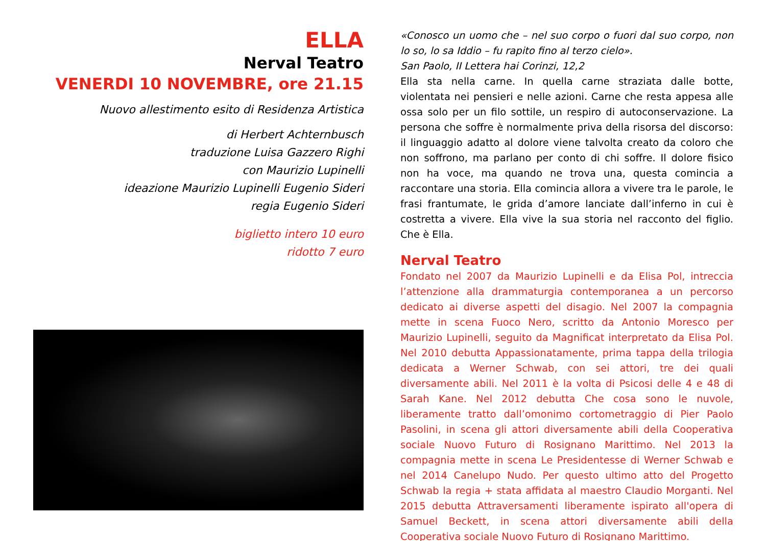ELLA
Nerval Teatro
VENERDI 10 NOVEMBRE, ore 21.15
Nuovo allestimento esito di Residenza Artistica
di Herbert Achternbusch
traduzione Luisa Gazzero Righi
con Maurizio Lupinelli
ideazione Maurizio Lupinelli Eugenio Sideri
regia Eugenio Sideri
biglietto intero 10 euro
ridotto 7 euro
«Conosco un uomo che – nel suo corpo o fuori dal suo corpo, non lo so, lo sa Iddio – fu rapito fino al terzo cielo».
San Paolo, II Lettera hai Corinzi, 12,2
Ella sta nella carne. In quella carne straziata dalle botte, violentata nei pensieri e nelle azioni. Carne che resta appesa alle ossa solo per un filo sottile, un respiro di autoconservazione. La persona che soffre è normalmente priva della risorsa del discorso: il linguaggio adatto al dolore viene talvolta creato da coloro che non soffrono, ma parlano per conto di chi soffre. Il dolore fisico non ha voce, ma quando ne trova una, questa comincia a raccontare una storia. Ella comincia allora a vivere tra le parole, le frasi frantumate, le grida d’amore lanciate dall’inferno in cui è costretta a vivere. Ella vive la sua storia nel racconto del figlio. Che è Ella.
Nerval Teatro
Fondato nel 2007 da Maurizio Lupinelli e da Elisa Pol, intreccia l’attenzione alla drammaturgia contemporanea a un percorso dedicato ai diverse aspetti del disagio. Nel 2007 la compagnia mette in scena Fuoco Nero, scritto da Antonio Moresco per Maurizio Lupinelli, seguito da Magnificat interpretato da Elisa Pol. Nel 2010 debutta Appassionatamente, prima tappa della trilogia dedicata a Werner Schwab, con sei attori, tre dei quali diversamente abili. Nel 2011 è la volta di Psicosi delle 4 e 48 di Sarah Kane. Nel 2012 debutta Che cosa sono le nuvole, liberamente tratto dall’omonimo cortometraggio di Pier Paolo Pasolini, in scena gli attori diversamente abili della Cooperativa sociale Nuovo Futuro di Rosignano Marittimo. Nel 2013 la compagnia mette in scena Le Presidentesse di Werner Schwab e nel 2014 Canelupo Nudo. Per questo ultimo atto del Progetto Schwab la regia + stata affidata al maestro Claudio Morganti. Nel 2015 debutta Attraversamenti liberamente ispirato all'opera di Samuel Beckett, in scena attori diversamente abili della Cooperativa sociale Nuovo Futuro di Rosignano Marittimo.